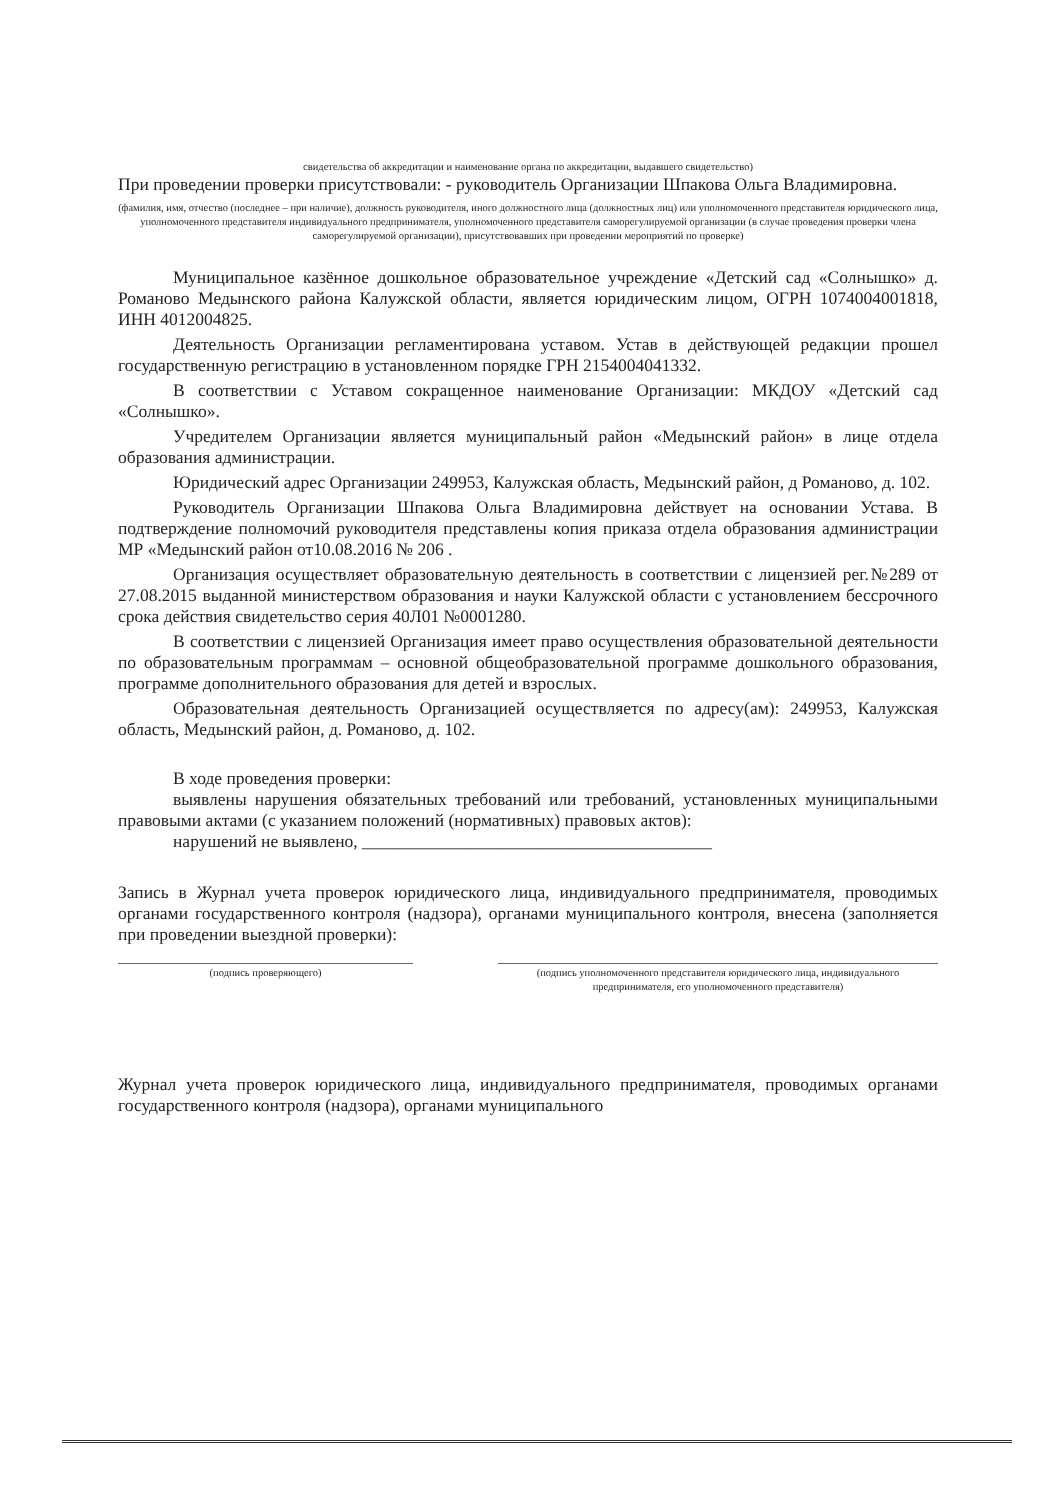свидетельства об аккредитации и наименование органа по аккредитации, выдавшего свидетельство)
При проведении проверки присутствовали: - руководитель Организации Шпакова Ольга Владимировна.
(фамилия, имя, отчество (последнее – при наличие), должность руководителя, иного должностного лица (должностных лиц) или уполномоченного представителя юридического лица, уполномоченного представителя индивидуального предпринимателя, уполномоченного представителя саморегулируемой организации (в случае проведения проверки члена саморегулируемой организации), присутствовавших при проведении мероприятий по проверке)
Муниципальное казённое дошкольное образовательное учреждение «Детский сад «Солнышко» д. Романово Медынского района Калужской области, является юридическим лицом, ОГРН 1074004001818, ИНН 4012004825.
Деятельность Организации регламентирована уставом. Устав в действующей редакции прошел государственную регистрацию в установленном порядке ГРН 2154004041332.
В соответствии с Уставом сокращенное наименование Организации: МКДОУ «Детский сад «Солнышко».
Учредителем Организации является муниципальный район «Медынский район» в лице отдела образования администрации.
Юридический адрес Организации 249953, Калужская область, Медынский район, д Романово, д. 102.
Руководитель Организации Шпакова Ольга Владимировна действует на основании Устава. В подтверждение полномочий руководителя представлены копия приказа отдела образования администрации МР «Медынский район от10.08.2016 № 206 .
Организация осуществляет образовательную деятельность в соответствии с лицензией рег.№289 от 27.08.2015 выданной министерством образования и науки Калужской области с установлением бессрочного срока действия свидетельство серия 40Л01 №0001280.
В соответствии с лицензией Организация имеет право осуществления образовательной деятельности по образовательным программам – основной общеобразовательной программе дошкольного образования, программе дополнительного образования для детей и взрослых.
Образовательная деятельность Организацией осуществляется по адресу(ам): 249953, Калужская область, Медынский район, д. Романово, д. 102.
В ходе проведения проверки:
выявлены нарушения обязательных требований или требований, установленных муниципальными правовыми актами (с указанием положений (нормативных) правовых актов):
нарушений не выявлено, ________________________________________
Запись в Журнал учета проверок юридического лица, индивидуального предпринимателя, проводимых органами государственного контроля (надзора), органами муниципального контроля, внесена (заполняется при проведении выездной проверки):
(подпись проверяющего) (подпись уполномоченного представителя юридического лица, индивидуального предпринимателя, его уполномоченного представителя)
Журнал учета проверок юридического лица, индивидуального предпринимателя, проводимых органами государственного контроля (надзора), органами муниципального